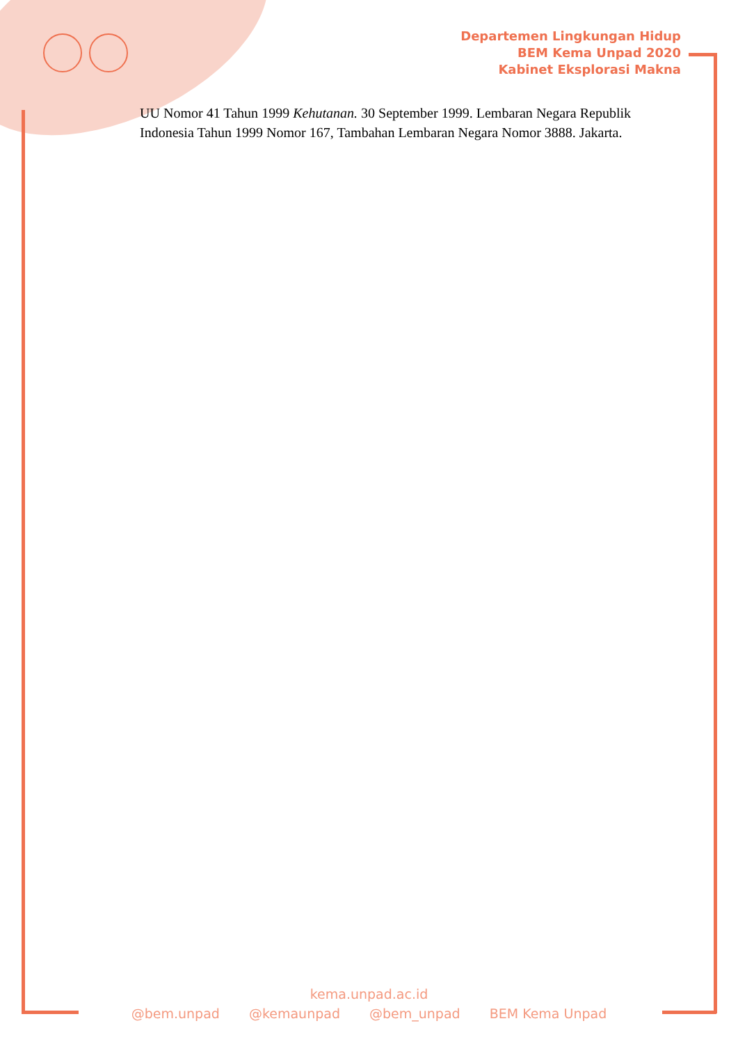Departemen Lingkungan Hidup
BEM Kema Unpad 2020
Kabinet Eksplorasi Makna
UU Nomor 41 Tahun 1999 Kehutanan. 30 September 1999. Lembaran Negara Republik Indonesia Tahun 1999 Nomor 167, Tambahan Lembaran Negara Nomor 3888. Jakarta.
kema.unpad.ac.id
@bem.unpad @kemaunpad @bem_unpad BEM Kema Unpad